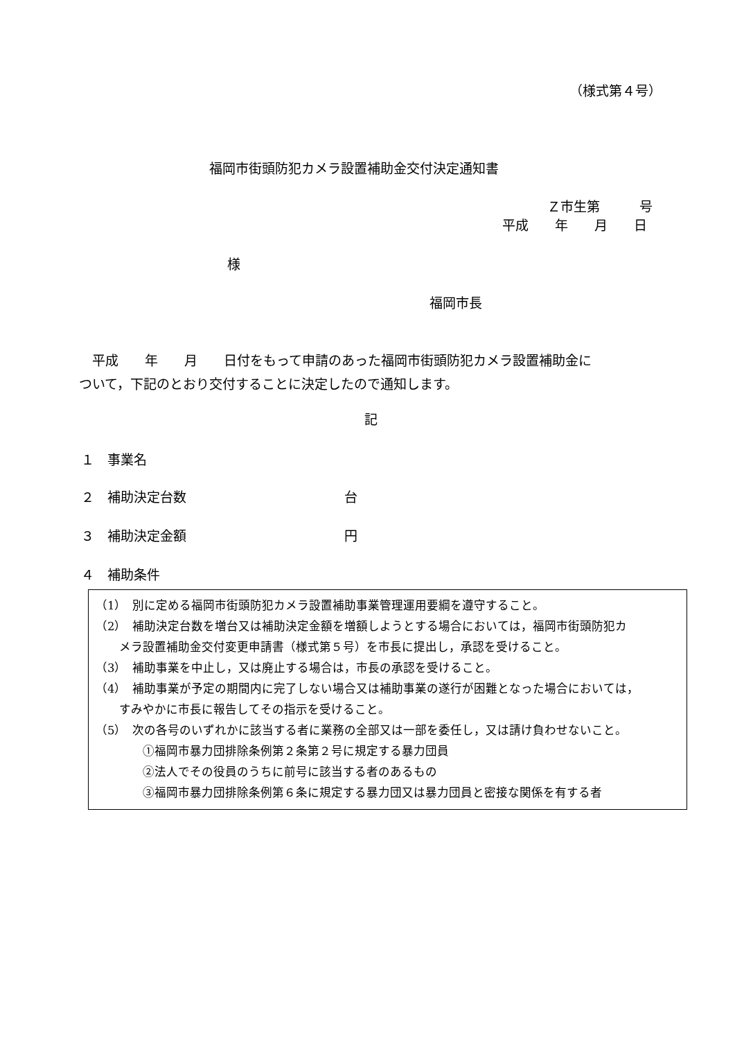（様式第４号）
福岡市街頭防犯カメラ設置補助金交付決定通知書
Ｚ市生第　　　号
平成　　年　　月　　日
様
福岡市長
　平成　　年　　月　　日付をもって申請のあった福岡市街頭防犯カメラ設置補助金に
ついて，下記のとおり交付することに決定したので通知します。
記
１　事業名
２　補助決定台数　　　　　　　　　　　　台
３　補助決定金額　　　　　　　　　　　　円
４　補助条件
（1）　別に定める福岡市街頭防犯カメラ設置補助事業管理運用要綱を遵守すること。
（2）　補助決定台数を増台又は補助決定金額を増額しようとする場合においては，福岡市街頭防犯カ
　　メラ設置補助金交付変更申請書（様式第５号）を市長に提出し，承認を受けること。
（3）　補助事業を中止し，又は廃止する場合は，市長の承認を受けること。
（4）　補助事業が予定の期間内に完了しない場合又は補助事業の遂行が困難となった場合においては，
　　すみやかに市長に報告してその指示を受けること。
（5）　次の各号のいずれかに該当する者に業務の全部又は一部を委任し，又は請け負わせないこと。
　　　　①福岡市暴力団排除条例第２条第２号に規定する暴力団員
　　　　②法人でその役員のうちに前号に該当する者のあるもの
　　　　③福岡市暴力団排除条例第６条に規定する暴力団又は暴力団員と密接な関係を有する者